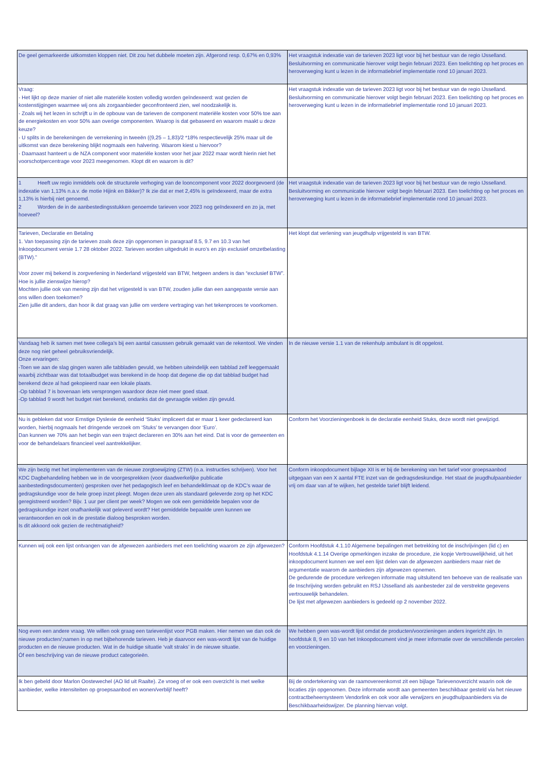| De geel gemarkeerde uitkomsten kloppen niet. Dit zou het dubbele moeten zijn. Afgerond resp. 0,67% en 0,93% | Het vraagstuk indexatie van de tarieven 2023 ligt voor bij het bestuur van de regio IJsselland. Besluitvorming en communicatie hierover volgt begin februari 2023. Een toelichting op het proces en heroverweging kunt u lezen in de informatiebrief implementatie rond 10 januari 2023. |
| Vraag: - Het lijkt op deze manier of niet alle materiële kosten volledig worden geïndexeerd: wat gezien de kostenstijgingen waarmee wij ons als zorgaanbieder geconfronteerd zien, wel noodzakelijk is. - Zoals wij het lezen in schrijft u in de opbouw van de tarieven de component materiële kosten voor 50% toe aan de energiekosten en voor 50% aan overige componenten. Waarop is dat gebaseerd en waarom maakt u deze keuze? - U splits in de berekeningen de verrekening in tweeën ((9,25 – 1,83)/2 *18% respectievelijk 25% maar uit de uitkomst van deze berekening blijkt nogmaals een halvering. Waarom kiest u hiervoor? - Daarnaast hanteert u de NZA component voor materiële kosten voor het jaar 2022 maar wordt hierin niet het voorschotpercentrage voor 2023 meegenomen. Klopt dit en waarom is dit? | Het vraagstuk indexatie van de tarieven 2023 ligt voor bij het bestuur van de regio IJsselland. Besluitvorming en communicatie hierover volgt begin februari 2023. Een toelichting op het proces en heroverweging kunt u lezen in de informatiebrief implementatie rond 10 januari 2023. |
| 1 Heeft uw regio inmiddels ook de structurele verhoging van de looncomponent voor 2022 doorgevoerd (de indexatie van 1,13% n.a.v. de motie Hijink en Bikker)? Ik zie dat er met 2,45% is geïndexeerd, maar de extra 1,13% is hierbij niet genoemd. 2 Worden de in de aanbestedingsstukken genoemde tarieven voor 2023 nog geïndexeerd en zo ja, met hoeveel? | Het vraagstuk indexatie van de tarieven 2023 ligt voor bij het bestuur van de regio IJsselland. Besluitvorming en communicatie hierover volgt begin februari 2023. Een toelichting op het proces en heroverweging kunt u lezen in de informatiebrief implementatie rond 10 januari 2023. |
| Tarieven, Declaratie en Betaling 1. Van toepassing zijn de tarieven zoals deze zijn opgenomen in paragraaf 8.5, 9.7 en 10.3 van het Inkoopdocument versie 1.7 28 oktober 2022. Tarieven worden uitgedrukt in euro’s en zijn exclusief omzetbelasting (BTW).” Voor zover mij bekend is zorgverlening in Nederland vrijgesteld van BTW, hetgeen anders is dan “exclusief BTW”. Hoe is jullie zienswijze hierop? Mochten jullie ook van mening zijn dat het vrijgesteld is van BTW, zouden jullie dan een aangepaste versie aan ons willen doen toekomen? Zien jullie dit anders, dan hoor ik dat graag van jullie om verdere vertraging van het tekenproces te voorkomen. | Het klopt dat verlening van jeugdhulp vrijgesteld is van BTW. |
| Vandaag heb ik samen met twee collega’s bij een aantal casussen gebruik gemaakt van de rekentool. We vinden deze nog niet geheel gebruiksvriendelijk. Onze ervaringen: -Toen we aan de slag gingen waren alle tabbladen gevuld, we hebben uiteindelijk een tabblad zelf leeggemaakt waarbij zichtbaar was dat totaalbudget was berekend in de hoop dat degene die op dat tabblad budget had berekend deze al had gekopieerd naar een lokale plaats. -Op tabblad 7 is bovenaan iets versprongen waardoor deze niet meer goed staat. -Op tabblad 9 wordt het budget niet berekend, ondanks dat de gevraagde velden zijn gevuld. | In de nieuwe versie 1.1 van de rekenhulp ambulant is dit opgelost. |
| Nu is gebleken dat voor Ernstige Dyslexie de eenheid ‘Stuks’ impliceert dat er maar 1 keer gedeclareerd kan worden, hierbij nogmaals het dringende verzoek om ‘Stuks’ te vervangen door ‘Euro’. Dan kunnen we 70% aan het begin van een traject declareren en 30% aan het eind. Dat is voor de gemeenten en voor de behandelaars financieel veel aantrekkelijker. | Conform het Voorzieningenboek is de declaratie eenheid Stuks, deze wordt niet gewijzigd. |
| We zijn bezig met het implementeren van de nieuwe zorgtoewijzing (ZTW) (o.a. instructies schrijven). Voor het KDC Dagbehandeling hebben we in de voorgesprekken (voor daadwerkelijke publicatie aanbestedingsdocumenten) gesproken over het pedagogisch leef en behandelklimaat op de KDC’s waar de gedragskundige voor de hele groep inzet pleegt. Mogen deze uren als standaard geleverde zorg op het KDC geregistreerd worden? Bijv. 1 uur per client per week? Mogen we ook een gemiddelde bepalen voor de gedragskundige inzet onafhankelijk wat geleverd wordt? Het gemiddelde bepaalde uren kunnen we verantwoorden en ook in de prestatie dialoog besproken worden. Is dit akkoord ook gezien de rechtmatigheid? | Conform inkoopdocument bijlage XII is er bij de berekening van het tarief voor groepsaanbod uitgegaan van een X aantal FTE inzet van de gedragsdeskundige. Het staat de jeugdhulpaanbieder vrij om daar van af te wijken, het gestelde tarief blijft leidend. |
| Kunnen wij ook een lijst ontvangen van de afgewezen aanbieders met een toelichting waarom ze zijn afgewezen? | Conform Hoofdstuk 4.1.10 Algemene bepalingen met betrekking tot de inschrijvingen (lid c) en Hoofdstuk 4.1.14 Overige opmerkingen inzake de procedure, zie kopje Vertrouwelijkheid, uit het inkoopdocument kunnen we wel een lijst delen van de afgewezen aanbieders maar niet de argumentatie waarom de aanbieders zijn afgewezen opnemen. De gedurende de procedure verkregen informatie mag uitsluitend ten behoeve van de realisatie van de Inschrijving worden gebruikt en RSJ IJsselland als aanbesteder zal de verstrekte gegevens vertrouwelijk behandelen. De lijst met afgewezen aanbieders is gedeeld op 2 november 2022. |
| Nog even een andere vraag. We willen ook graag een tarievenlijst voor PGB maken. Hier nemen we dan ook de nieuwe producten/;namen in op met bijbehorende tarieven. Heb je daarvoor een was-wordt lijst van de huidige producten en de nieuwe producten. Wat in de huidige situatie ‘valt straks’ in de nieuwe situatie. Óf een beschrijving van de nieuwe product categorieën. | We hebben geen was-wordt lijst omdat de producten/voorzieningen anders ingericht zijn. In hoofdstuk 8, 9 en 10 van het Inkoopdocument vind je meer informatie over de verschillende percelen en voorzieningen. |
| Ik ben gebeld door Marlon Oostewechel (AO lid uit Raalte). Ze vroeg of er ook een overzicht is met welke aanbieder, welke intensiteiten op groepsaanbod en wonen/verblijf heeft? | Bij de ondertekening van de raamovereenkomst zit een bijlage Tarievenoverzicht waarin ook de locaties zijn opgenomen. Deze informatie wordt aan gemeenten beschikbaar gesteld via het nieuwe contractbeheersysteem Vendorlink en ook voor alle verwijzers en jeugdhulpaanbieders via de Beschikbaarheidswijzer. De planning hiervan volgt. |